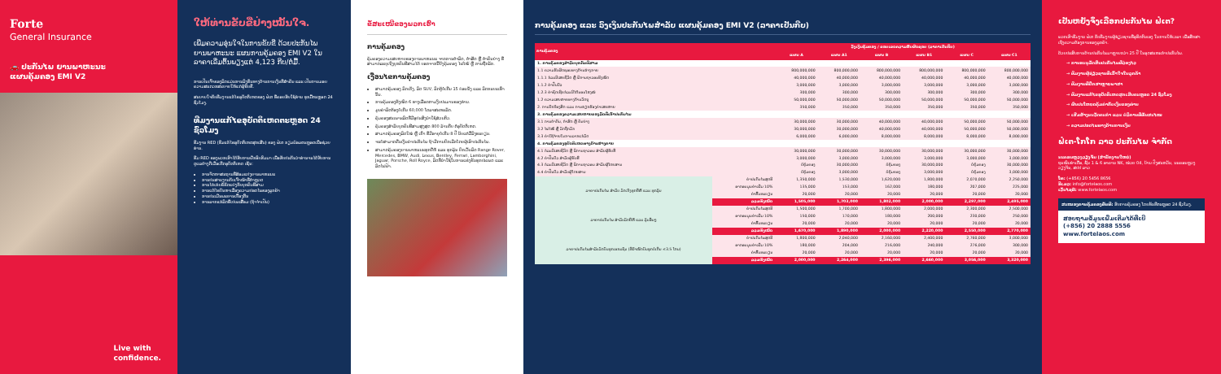Forte
General Insurance
🚗 ປະກັນໄພ ຍານພາຫະນະ
ແຜນຄຸ້ມຄອງ EMI V2
Live with
confidence.
ໃຫ້ທ່ານຂັບຂີ່ຢ່າງໝັ້ນໃຈ.
ເພີ່ມຄວາມອຸ່ນໃຈໃນການຂັບຂີ່ ດ້ວຍປະກັນໄພ ຍານພາຫະນະ ແຜນການຄຸ້ມຄອງ EMI V2 ໃນລາຄາເລີ່ມຕົ້ນພຽງແຕ່ 4,123 ກີບ/ຕໍ່ມື້.
ການເປັນເຈົ້າຂອງລົດແມ່ນການລົງທຶນທາງດ້ານການເງິນທີ່ສຳຄັນ ແລະ ເປັນການມອບຄວາມສະດວກສະບາຍໃຫ້ແກ່ຜູ້ຂັບຂີ່.
ສະບາຍໃຈກັບທີມງານແກ້ໄຂອຸບັດຕິເຫດຂອງ ຟໍເຕ ທີ່ຄອຍຮັບໃຊ້ທ່ານ ທຸກມື້ຕະຫຼອດ 24 ຊົ່ວໂມງ.
ທີມງານແກ້ໄຂອຸບັດຕິເຫດຕະຫຼອດ 24 ຊົ່ວໂມງ
ທີມງານ RED (ທີມແກ້ໄຂອຸບັດຕິເຫດສຸກເສີນ) ຂອງ ຟໍເຕ ກຽມພ້ອມຕະຫຼອດເພື່ອຊ່ວຍທ່ານ.
ທີມ RED ຂອງພວກເຮົາໄດ້ຮັບການຝຶກອົບຮົມມາ ເພື່ອຮັບປະກັນວ່າທ່ານຈະໄດ້ຮັບການດູແລຢ່າງດີເມື່ອເກີດອຸບັດຕິເຫດ ເຊັ່ນ:
ການຈັດຫາສະຖານທີ່ສ້ອມແປງຍານພາຫະນະ
ການປະສານງານກັບເຈົ້າໜ້າທີ່ຕຳຫຼວດ
ການໄກ່ເກ່ຍຂໍ້ຂັດແຍ່ງກັບບຸກຄົນທີສາມ
ການແກ້ໄຂບັນຫາເລື່ອງຄວາມປອດໄພຂອງລູກຄ້າ
ການປະເມີນພະຍານເບື້ອງຕົ້ນ
ການລາກແກ່ລົດທີ່ເປເພເສື່ອມ (ຖ້າຈຳເປັນ)
ຂໍ້ສະເໜີຂອງພວກເຮົາ
ການຄຸ້ມຄອງ
ຄຸ້ມຄອງຄວາມເສຍຫາຍຂອງຍານພາຫະນະ ຈາກການຕຳລົດ, ຕຳສັດ ຫຼື ຕຳຄົນຍ່າງ ທີ່ສາມາດລະບຸເຖິງບຸກຄົນທີສາມໄດ້ ບອກຈາກນີ້ຍັງຄຸ້ມຄອງ ໄຟໄໝ້ ຫຼື ການຖືກລັກ.
ເງື່ອນໄຂການຄຸ້ມຄອງ
ສາມາດຄຸ້ມຄອງ ລົດເກັງ, ລົດ SUV, ລົດຕູ້ບໍ່ເກີນ 15 ບ່ອນນັ່ງ ແລະ ລົດກະບະເທົ່ານັ້ນ.
ການຄຸ້ມຄອງທັງໝົດ 6 ທາງເລືອກຕາມງົບປະມານຂອງທ່ານ.
ມູນຄ່າລົດຕ້ອງບໍ່ເກີນ 60,000 ໂດລາສະຫະລັດ.
ຄຸ້ມຄອງສະເພາະລົດທີ່ມີອຸປະສົງນຳໃຊ້ສ່ວນຕົວ.
ຄຸ້ມຄອງສຳລັບບຸກຄົນທີສາມສູງສຸດ 800 ລ້ານກີບ ຕໍ່ອຸບັດຕິເຫດ.
ສາມາດຄຸ້ມຄອງລົດໃໝ່ ຫຼື ເກົ່າ ທີ່ມີອາຍຸບໍ່ເກີນ 8 ປີ ນັບແຕ່ມື້ລົງທະບຽນ.
ຈະບໍ່ສາມາດຄືນເງິນຄ່າປະກັນໄພ ຖ້າມີການຍົກເລີກໂດຍຜູ້ເອົາປະກັນໄພ.
ສາມາດຄຸ້ມຄອງຍານພາຫະນະທຸກຍີ່ຫໍ້ ແລະ ທຸກລຸ້ນ ຍົກເວັ້ນລົດ Range Rover, Mercedes, BMW, Audi, Lexus, Bentley, Ferrari, Lamborghini, Jaguar, Porsche, Roll Royce, ລົດທີ່ນຳໃຊ້ໃນການແຂ່ງຂັນທຸກປະເພດ ແລະ ລົດໄຟຟ້າ.
ການຄຸ້ມຄອງ ແລະ ວົງເງິນປະກັນໄພສຳລັບ ແຜນຄຸ້ມຄອງ EMI V2 (ລາຄາເປັນກີບ)
| ການຄຸ້ມຄອງ | | ວົງເງິນຄຸ້ມຄອງ / ຂອບເຂດຄວາມຮັບຜິດຊອບ (ລາຄາເປັນກີບ) | | | | | |
| --- | --- | --- | --- | --- | --- | --- | --- |
| | | ແຜນ A | ແຜນ A1 | ແຜນ B | ແຜນ B1 | ແຜນ C | ແຜນ C1 |
| 1. ການຄຸ້ມຄອງສຳລັບບຸກຄົນທີສາມ | | | | | | | |
| 1.1 ຄວາມຮັບຜິດຊອບທາງດ້ານຮ່າງກາຍ | | 800,000,000 | 800,000,000 | 800,000,000 | 800,000,000 | 800,000,000 | 800,000,000 |
| 1.1.1 ກໍລະນີເສຍຊີວິດ ຫຼື ພິການຖາວອນທັງໝົດ | | 40,000,000 | 40,000,000 | 40,000,000 | 40,000,000 | 40,000,000 | 40,000,000 |
| 1.1.2 ຄ່າປິ່ນປົວ | | 3,000,000 | 3,000,000 | 3,000,000 | 3,000,000 | 3,000,000 | 3,000,000 |
| 1.2.3 ຄ່າຊົດເຊີຍກໍລະນີໄດ້ນອນໂຮງໝໍ | | 300,000 | 300,000 | 300,000 | 300,000 | 300,000 | 300,000 |
| 1.2 ຄວາມເສຍຫາຍທາງດ້ານວັດຖຸ | | 50,000,000 | 50,000,000 | 50,000,000 | 50,000,000 | 50,000,000 | 50,000,000 |
| 2. ການປົກປ້ອງສິດ ແລະ ການຮຽກຮ້ອງຄ່າເສຍຫາຍ | | 350,000 | 350,000 | 350,000 | 350,000 | 350,000 | 350,000 |
| 3. ການຄຸ້ມຄອງຄວາມເສຍຫາຍຂອງລົດທີ່ເອົາປະກັນໄພ | | | | | | | |
| 3.1 ການຕຳກັນ, ຕຳສັດ ຫຼື ຄົນຍ່າງ | | 30,000,000 | 30,000,000 | 40,000,000 | 40,000,000 | 50,000,000 | 50,000,000 |
| 3.2 ໄຟໄໝ້ ຫຼື ລົດຖືກລັກ | | 30,000,000 | 30,000,000 | 40,000,000 | 40,000,000 | 50,000,000 | 50,000,000 |
| 3.3 ຄ່າໃຊ້ຈ່າຍໃນການລາກແກ່ລົດ | | 6,000,000 | 6,000,000 | 8,000,000 | 8,000,000 | 8,000,000 | 8,000,000 |
| 4. ການຄຸ້ມຄອງອຸບັດຕິເຫດທາງດ້ານຮ່າງກາຍ | | | | | | | |
| 4.1 ກໍລະນີເສຍຊີວິດ ຫຼື ພິການຖາວອນ ສຳລັບຜູ້ຂັບຂີ່ | | 30,000,000 | 30,000,000 | 30,000,000 | 30,000,000 | 30,000,000 | 30,000,000 |
| 4.2 ຄ່າປິ່ນປົວ ສຳລັບຜູ້ຂັບຂີ່ | | 3,000,000 | 3,000,000 | 3,000,000 | 3,000,000 | 3,000,000 | 3,000,000 |
| 4.3 ກໍລະນີເສຍຊີວິດ ຫຼື ພິການຖາວອນ ສຳລັບຜູ້ໂດຍສານ | | ບໍ່ຄຸ້ມຄອງ | 30,000,000 | ບໍ່ຄຸ້ມຄອງ | 30,000,000 | ບໍ່ຄຸ້ມຄອງ | 30,000,000 |
| 4.4 ຄ່າປິ່ນປົວ ສຳລັບຜູ້ໂດຍສານ | | ບໍ່ຄຸ້ມຄອງ | 3,000,000 | ບໍ່ຄຸ້ມຄອງ | 3,000,000 | ບໍ່ຄຸ້ມຄອງ | 3,000,000 |
| ລາຄາປະກັນໄພ ສຳລັບ ລົດເກັງທຸກຍີ່ຫໍ້ ແລະ ທຸກລຸ້ນ | ຄ່າປະກັນໄພສຸດທິ | 1,350,000 | 1,530,000 | 1,620,000 | 1,800,000 | 2,070,000 | 2,250,000 |
| | ອາກອນມູນຄ່າເພີ່ມ 10% | 135,000 | 153,000 | 162,000 | 180,000 | 207,000 | 225,000 |
| | ຄ່າຂຶ້ນທະບຽນ | 20,000 | 20,000 | 20,000 | 20,000 | 20,000 | 20,000 |
| | ລວມທັງໝົດ | 1,505,000 | 1,703,000 | 1,802,000 | 2,000,000 | 2,297,000 | 2,495,000 |
| ລາຄາປະກັນໄພ ສຳລັບລົດຍີ່ຫໍ້ ແລະ ລຸ້ນອື່ນໆ | ຄ່າປະກັນໄພສຸດທິ | 1,500,000 | 1,700,000 | 1,800,000 | 2,000,000 | 2,300,000 | 2,500,000 |
| | ອາກອນມູນຄ່າເພີ່ມ 10% | 150,000 | 170,000 | 180,000 | 200,000 | 230,000 | 250,000 |
| | ຄ່າຂຶ້ນທະບຽນ | 20,000 | 20,000 | 20,000 | 20,000 | 20,000 | 20,000 |
| | ລວມທັງໝົດ | 1,670,000 | 1,890,000 | 2,000,000 | 2,220,000 | 2,550,000 | 2,770,000 |
| ລາຄາປະກັນໄພສຳລັບລົດບັນທຸກເອກະຊົນ (ທີ່ນ້ຳໜັກບັນທຸກບໍ່ເກີນ ≤3.5 ໂຕນ) | ຄ່າປະກັນໄພສຸດທິ | 1,800,000 | 2,040,000 | 2,160,000 | 2,400,000 | 2,760,000 | 3,000,000 |
| | ອາກອນມູນຄ່າເພີ່ມ 10% | 180,000 | 204,000 | 216,000 | 240,000 | 276,000 | 300,000 |
| | ຄ່າຂຶ້ນທະບຽນ | 20,000 | 20,000 | 20,000 | 20,000 | 20,000 | 20,000 |
| | ລວມທັງໝົດ | 2,000,000 | 2,264,000 | 2,396,000 | 2,660,000 | 3,056,000 | 3,320,000 |
ເປັນຫຍັງຈຶ່ງເລືອກປະກັນໄພ ຟໍເຕ?
ພວກເຮົາທີມງານ ຟໍເຕ ກັບທີມງານຜູ້ຊ່ຽວຊານທີ່ອຸທິດຕົນເອງ ໃນການໃຫ້ເວລາ ເພື່ອສຶກສາເຖິງຄວາມຕ້ອງການຂອງລູກຄ້າ.
ດ້ວຍປະສົບການດ້ານປະກັນໄພມາຫຼາຍກວ່າ 25 ປີ ໃນອຸດສະຫະກຳປະກັນໄພ.
→ ການອະນຸມັດສິນປະກັນໄພທີ່ວ່ອງໄວ
→ ທີມງານຜູ້ຊ່ຽວຊານທີ່ເຂົ້າໃຈໃນລູກຄ້າ
→ ທີມງານທີ່ປຶກສາຫຼາຍພາສາ
→ ທີມງານແກ້ໄຂອຸບັດຕິເຫດສຸກເສີນຕະຫຼອດ 24 ຊົ່ວໂມງ
→ ຜົນປະໂຫຍດຄຸ້ມຄ່າກັບເງິນຂອງທ່ານ
→ ເສີມສ້າງນະວັດຕະກຳ ແລະ ບໍລິການທີ່ທັນສະໄໝ
→ ຄວາມປອດໄພທາງດ້ານການເງິນ
ຟໍເຕ-ໂກໂກ ລາວ ປະກັນໄພ ຈຳກັດ
ນະຄອນຫຼວງວຽງຈັນ (ສຳນັກງານໃຫຍ່)
ຖະໜົນທ່າເດື່ອ, ຊັ້ນ 1 & 6 ອາຄານ NK, ໜ່ວຍ 04, ບ້ານ ປົງສະຫວັນ, ນະຄອນຫຼວງວຽງຈັນ, ສປປ ລາວ
ໂທ: (+856) 20 5456 8656
ອີເມວ: info@fortelaos.com
ເວັບໄຊທ໌: www.fortelaos.com
ສະໜອງການຄຸ້ມຄອງທັນທີ: ຮັບການຄຸ້ມຄອງ ໂດຍທັນທີຕະຫຼອດ 24 ຊົ່ວໂມງ.
ສອບຖາມຂໍ້ມູນເພີ່ມເຕີມໄດ້ທີ່ເບີ
(+856) 20 2888 5556
www.fortelaos.com